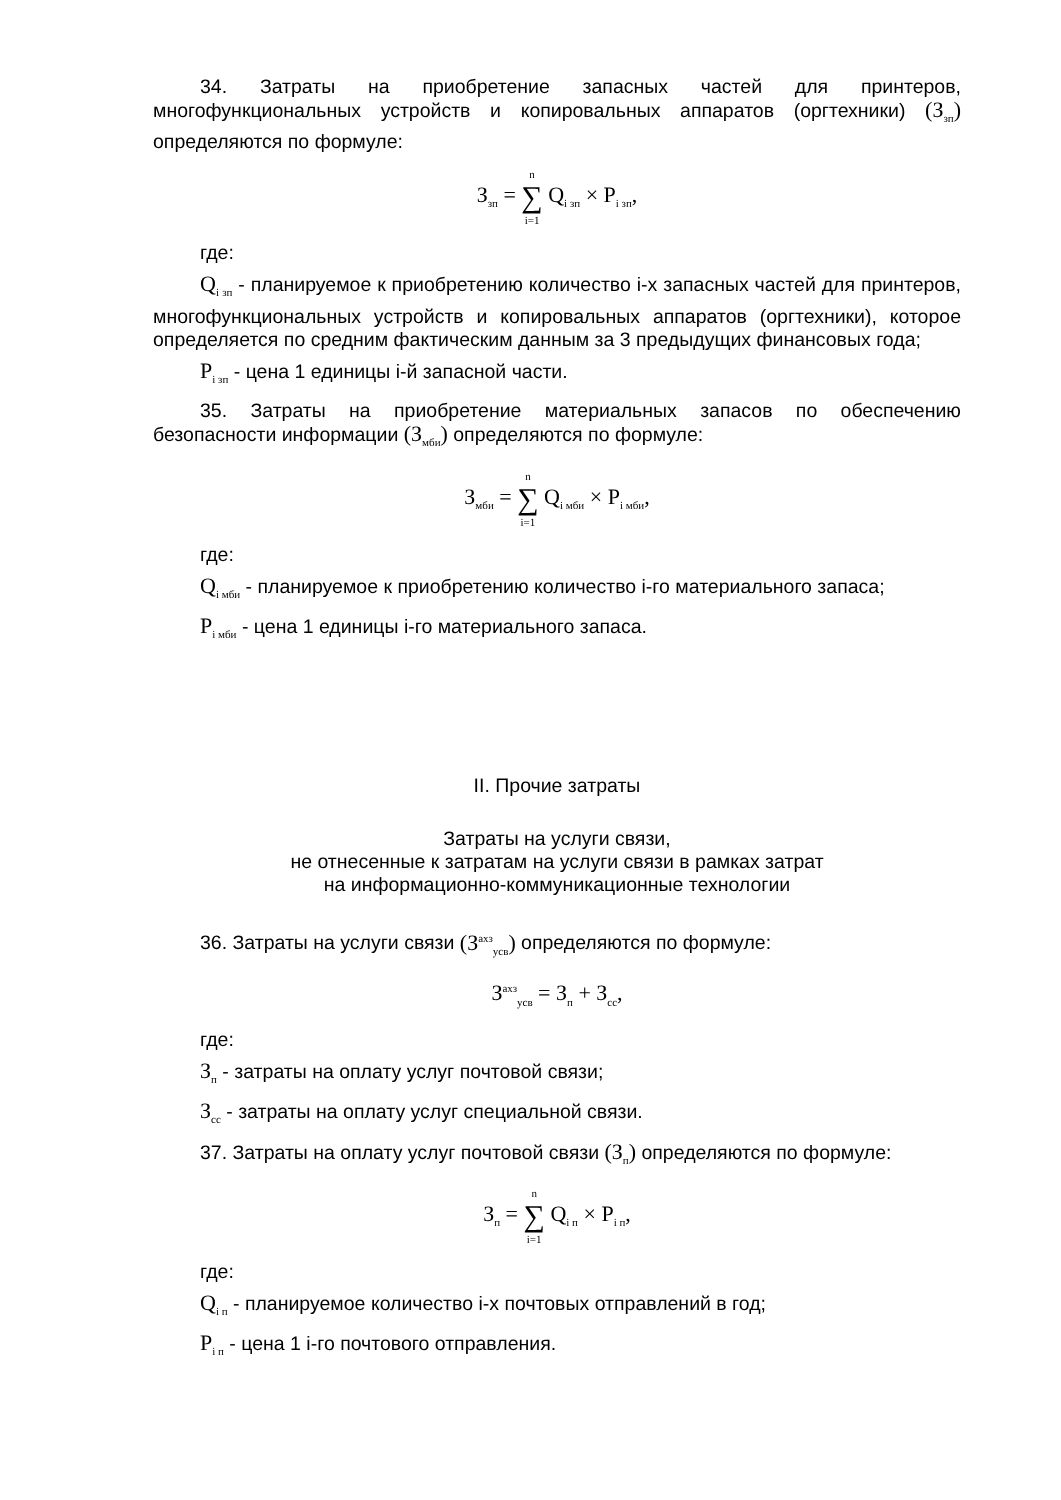34. Затраты на приобретение запасных частей для принтеров, многофункциональных устройств и копировальных аппаратов (оргтехники) (З<sub>зп</sub>) определяются по формуле:
З<sub>зп</sub> = n ∑ i=1 Q<sub>i зп</sub> × P<sub>i зп</sub>,
где:
Q<sub>i зп</sub> - планируемое к приобретению количество i-х запасных частей для принтеров, многофункциональных устройств и копировальных аппаратов (оргтехники), которое определяется по средним фактическим данным за 3 предыдущих финансовых года;
P<sub>i зп</sub> - цена 1 единицы i-й запасной части.
35. Затраты на приобретение материальных запасов по обеспечению безопасности информации (З<sub>мби</sub>) определяются по формуле:
З<sub>мби</sub> = n ∑ i=1 Q<sub>i мби</sub> × P<sub>i мби</sub>,
где:
Q<sub>i мби</sub> - планируемое к приобретению количество i-го материального запаса;
P<sub>i мби</sub> - цена 1 единицы i-го материального запаса.
II. Прочие затраты
Затраты на услуги связи,
не отнесенные к затратам на услуги связи в рамках затрат
на информационно-коммуникационные технологии
36. Затраты на услуги связи (З<sup>ахз</sup><sub>усв</sub>) определяются по формуле:
З<sup>ахз</sup><sub>усв</sub> = З<sub>п</sub> + З<sub>сс</sub>,
где:
З<sub>п</sub> - затраты на оплату услуг почтовой связи;
З<sub>сс</sub> - затраты на оплату услуг специальной связи.
37. Затраты на оплату услуг почтовой связи (З<sub>п</sub>) определяются по формуле:
З<sub>п</sub> = n ∑ i=1 Q<sub>i п</sub> × P<sub>i п</sub>,
где:
Q<sub>i п</sub> - планируемое количество i-х почтовых отправлений в год;
P<sub>i п</sub> - цена 1 i-го почтового отправления.